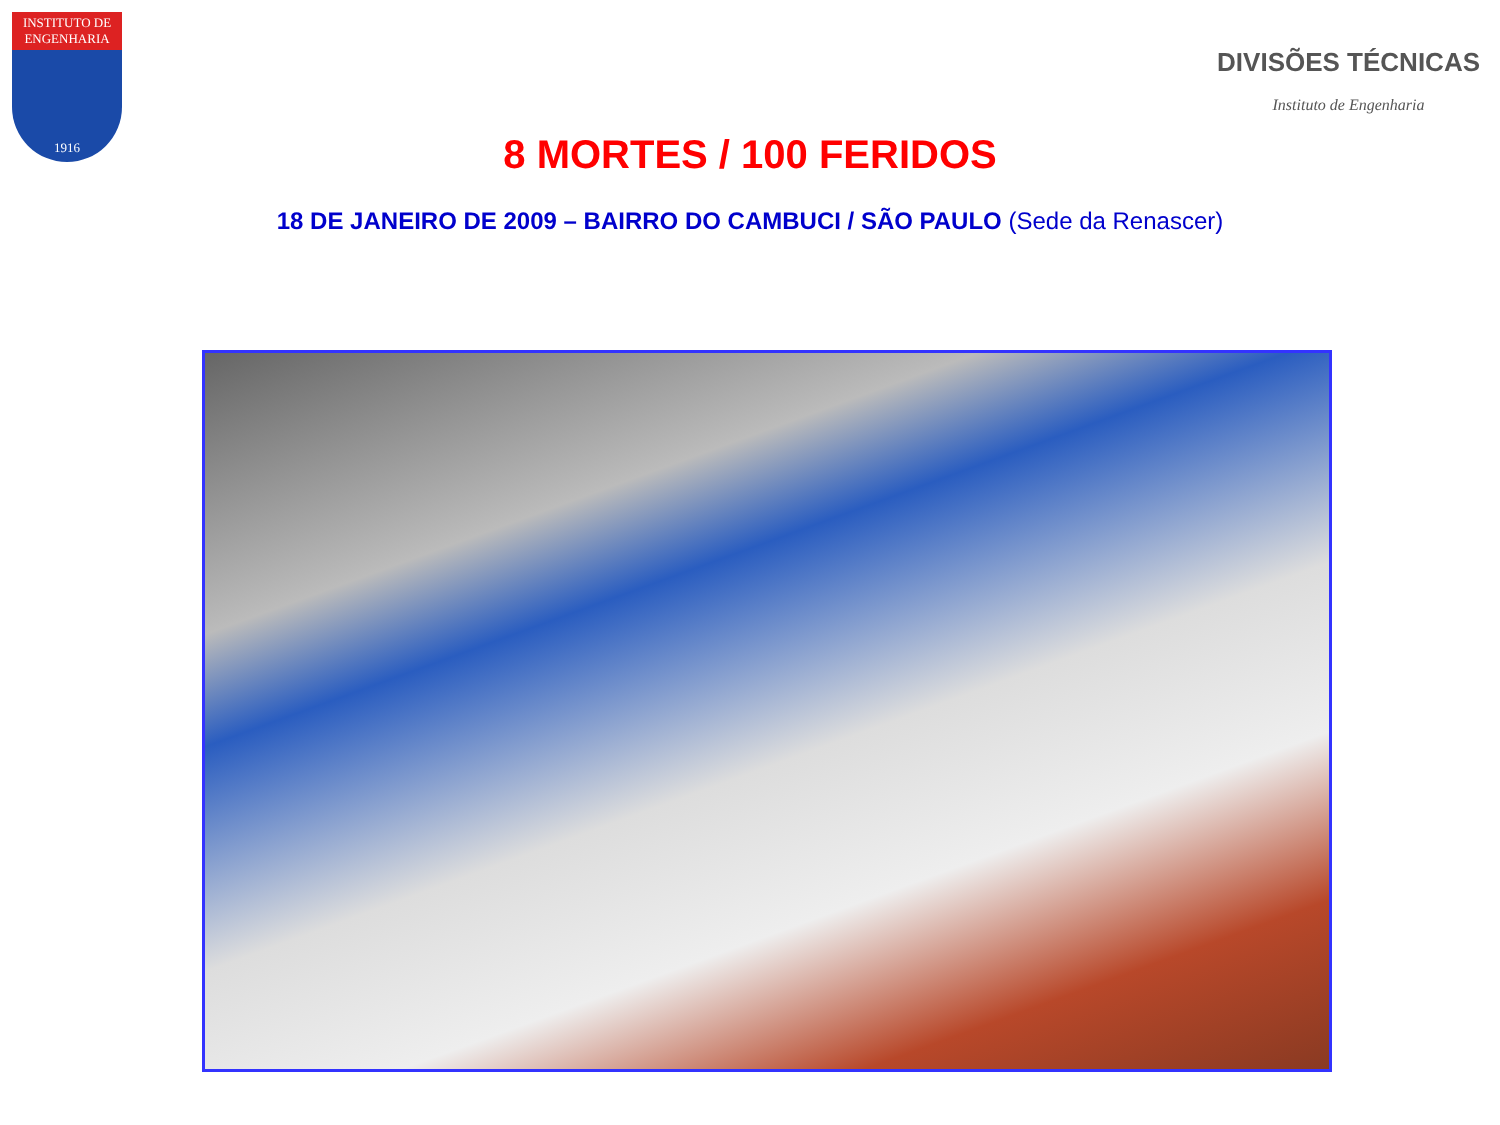INSTITUTO DE ENGENHARIA
1916
DIVISÕES TÉCNICAS
Instituto de Engenharia
8 MORTES / 100 FERIDOS
18 DE JANEIRO DE 2009 – BAIRRO DO CAMBUCI / SÃO PAULO (Sede da Renascer)